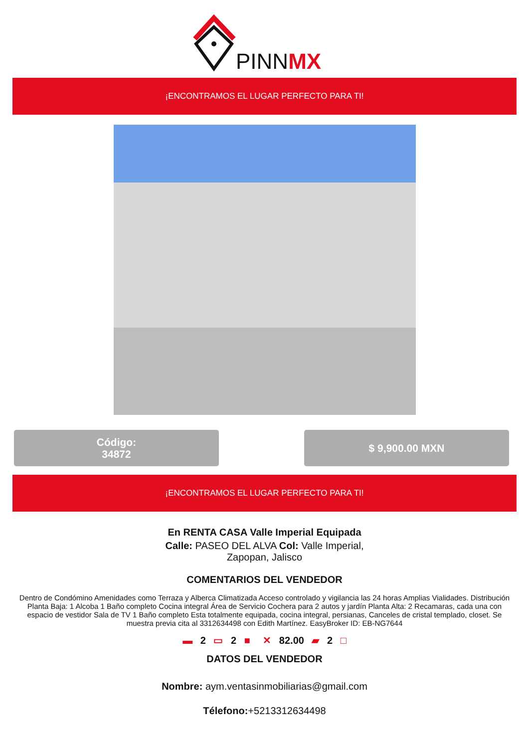PINNMX
¡ENCONTRAMOS EL LUGAR PERFECTO PARA TI!
Código:
34872
$ 9,900.00 MXN
¡ENCONTRAMOS EL LUGAR PERFECTO PARA TI!
En RENTA CASA Valle Imperial Equipada
Calle: PASEO DEL ALVA Col: Valle Imperial, Zapopan, Jalisco
COMENTARIOS DEL VENDEDOR
Dentro de Condómino Amenidades como Terraza y Alberca Climatizada Acceso controlado y vigilancia las 24 horas Amplias Vialidades. Distribución Planta Baja: 1 Alcoba 1 Baño completo Cocina integral Área de Servicio Cochera para 2 autos y jardín Planta Alta: 2 Recamaras, cada una con espacio de vestidor Sala de TV 1 Baño completo Esta totalmente equipada, cocina integral, persianas, Canceles de cristal templado, closet. Se muestra previa cita al 3312634498 con Edith Martínez. EasyBroker ID: EB-NG7644
▬ 2 ▭ 2 ■ ✕ 82.00 ▰ 2 □
DATOS DEL VENDEDOR
Nombre: aym.ventasinmobiliarias@gmail.com
Télefono:+5213312634498